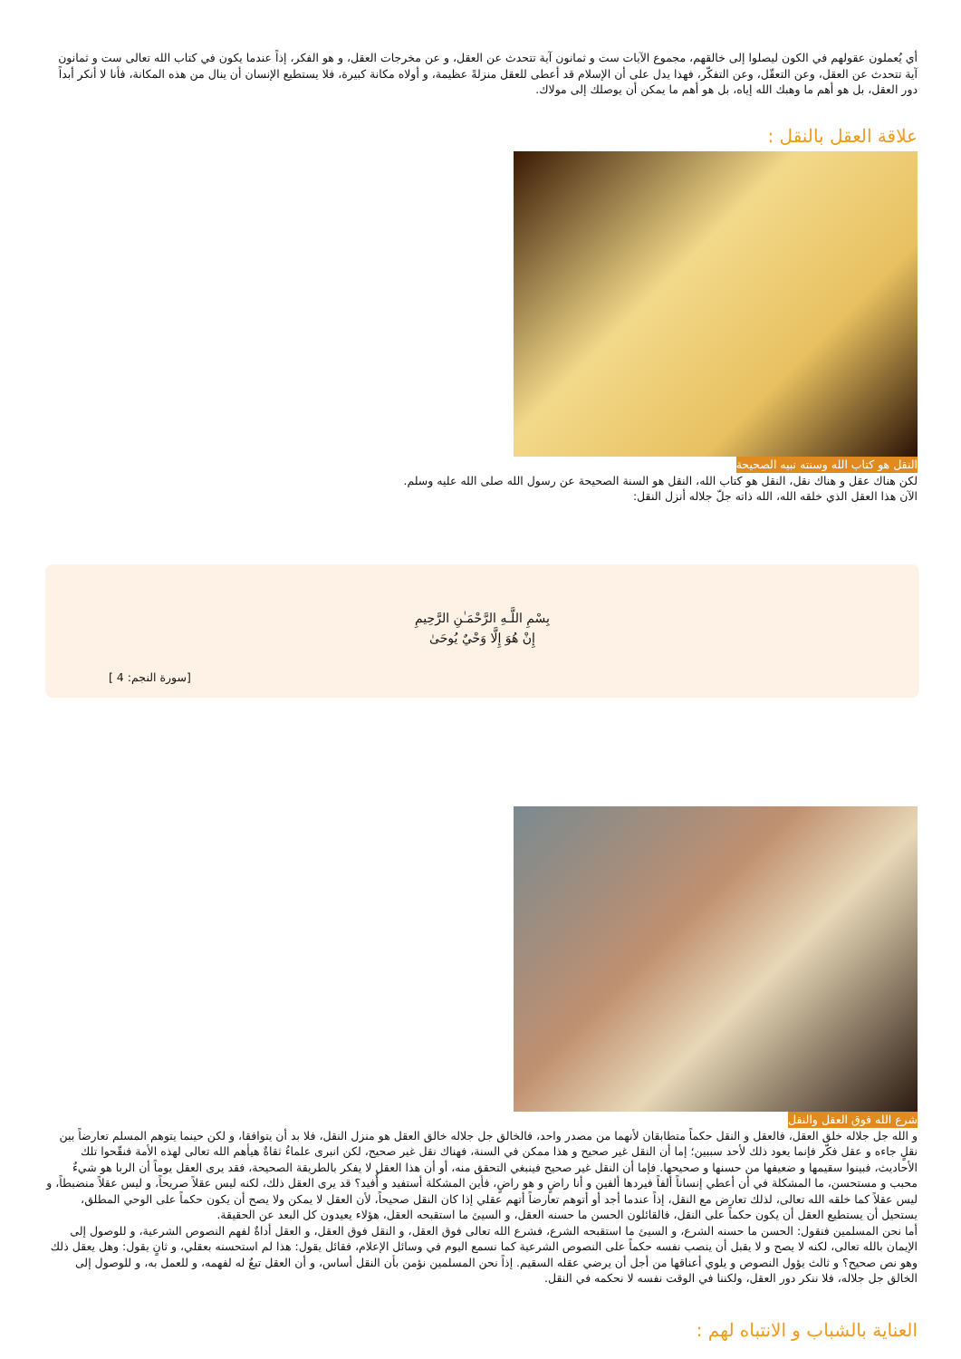أي يُعملون عقولهم في الكون ليصلوا إلى خالقهم، مجموع الآيات ست و ثمانون آية تتحدث عن العقل، و عن مخرجات العقل، و هو الفكر، إذاً عندما يكون في كتاب الله تعالى ست و ثمانون آية تتحدث عن العقل، وعن التعقّل، وعن التفكّر، فهذا يدل على أن الإسلام قد أعطى للعقل منزلةً عظيمة، و أولاه مكانة كبيرة، فلا يستطيع الإنسان أن ينال من هذه المكانة، فأنا لا أنكر أبداً دور العقل، بل هو أهم ما وهبك الله إياه، بل هو أهم ما يمكن أن يوصلك إلى مولاك.
علاقة العقل بالنقل :
النقل هو كتاب الله وسنته نبيه الصحيحة
لكن هناك عقل و هناك نقل، النقل هو كتاب الله، النقل هو السنة الصحيحة عن رسول الله صلى الله عليه وسلم.
الآن هذا العقل الذي خلقه الله، الله ذاته جلّ جلاله أنزل النقل:
بِسْمِ اللَّـهِ الرَّحْمَـٰنِ الرَّحِيمِ
إِنْ هُوَ إِلَّا وَحْيٌ يُوحَىٰ
[سورة النجم: 4 ]
شرع الله فوق العقل والنقل
و الله جل جلاله خلق العقل، فالعقل و النقل حكماً متطابقان لأنهما من مصدر واحد، فالخالق جل جلاله خالق العقل هو منزل النقل، فلا بد أن يتوافقا، و لكن حينما يتوهم المسلم تعارضاً بين نقلٍ جاءه و عقل فكّر فإنما يعود ذلك لأحد سببين؛ إما أن النقل غير صحيح و هذا ممكن في السنة، فهناك نقل غير صحيح، لكن انبرى علماءُ ثقاةٌ هيأهم الله تعالى لهذه الأمة فنقّحوا تلك الأحاديث، فبينوا سقيمها و ضعيفها من حسنها و صحيحها. فإما أن النقل غير صحيح فينبغي التحقق منه، أو أن هذا العقل لا يفكر بالطريقة الصحيحة، فقد يرى العقل يوماً أن الربا هو شيءٌ محبب و مستحسن، ما المشكلة في أن أعطي إنساناً ألفاً فيردها ألفين و أنا راضٍ و هو راضٍ، فأين المشكلة أستفيد و أُفيد؟ قد يرى العقل ذلك، لكنه ليس عقلاً صريحاً، و ليس عقلاً منضبطاً، و ليس عقلاً كما خلقه الله تعالى، لذلك تعارض مع النقل، إذاً عندما أجد أو أتوهم تعارضاً أتهم عقلي إذا كان النقل صحيحاً، لأن العقل لا يمكن ولا يصح أن يكون حكماً على الوحي المطلق، يستحيل أن يستطيع العقل أن يكون حكماً على النقل، فالقائلون الحسن ما حسنه العقل، و السيئ ما استقبحه العقل، هؤلاء يعيدون كل البعد عن الحقيقة.
أما نحن المسلمين فنقول: الحسن ما حسنه الشرع، و السيئ ما استقبحه الشرع، فشرع الله تعالى فوق العقل، و النقل فوق العقل، و العقل أداةٌ لفهم النصوص الشرعية، و للوصول إلى الإيمان بالله تعالى، لكنه لا يصح و لا يقبل أن ينصب نفسه حكماً على النصوص الشرعية كما نسمع اليوم في وسائل الإعلام، فقائل يقول: هذا لم استحسنه بعقلي، و ثانٍ يقول: وهل يعقل ذلك وهو نص صحيح؟ و ثالث يؤول النصوص و يلوي أعناقها من أجل أن يرضي عقله السقيم. إذاً نحن المسلمين نؤمن بأن النقل أساس، و أن العقل تبعٌ له لفهمه، و للعمل به، و للوصول إلى الخالق جل جلاله، فلا ننكر دور العقل، ولكننا في الوقت نفسه لا نحكمه في النقل.
العناية بالشباب و الانتباه لهم :